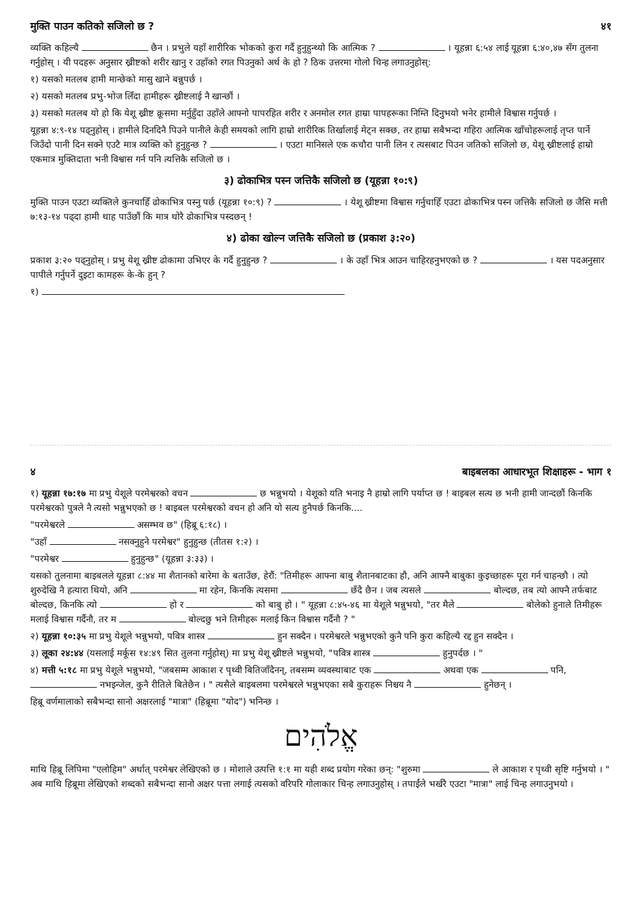मुक्ति पाउन कतिको सजिलो छ ? ४१
व्यक्ति कहिल्यै छैन । प्रभुले यहाँ शारीरिक भोकको कुरा गर्दै हुनुहुन्थ्यो कि आत्मिक ? । यूहन्ना ६:५४ लाई यूहन्ना ६:४०,४७ सँग तुलना गर्नुहोस् । यी पदहरू अनुसार ख्रीष्टको शरीर खानु र उहाँको रगत पिउनुको अर्थ के हो ? ठिक उत्तरमा गोलो चिन्ह लगाउनुहोस्:
१) यसको मतलब हामी मान्छेको मासु खाने बन्नुपर्छ ।
२) यसको मतलब प्रभु-भोज लिँदा हामीहरू ख्रीष्टलाई नै खान्छौं ।
३) यसको मतलब यो हो कि येशू ख्रीष्ट क्रूसमा मर्नुहुँदा उहाँले आफ्नो पापरहित शरीर र अनमोल रगत हाम्रा पापहरूका निम्ति दिनुभयो भनेर हामीले विश्वास गर्नुपर्छ ।
यूहन्ना ४:९-१४ पढ्नुहोस् । हामीले दिनदिनै पिउने पानीले केही समयको लागि हाम्रो शारीरिक तिर्खालाई मेट्न सक्छ, तर हाम्रा सबैभन्दा गहिरा आत्मिक खाँचोहरूलाई तृप्त पार्ने जिउँदो पानी दिन सक्ने एउटै मात्र व्यक्ति को हुनुहुन्छ ? । एउटा मानिसले एक कचौरा पानी लिन र त्यसबाट पिउन जतिको सजिलो छ, येशू ख्रीष्टलाई हाम्रो एकमात्र मुक्तिदाता भनी विश्वास गर्न पनि त्यत्तिकै सजिलो छ ।
३) ढोकाभित्र पस्न जत्तिकै सजिलो छ (यूहन्ना १०:९)
मुक्ति पाउन एउटा व्यक्तिले कुनचाहिँ ढोकाभित्र पस्नु पर्छ (यूहन्ना १०:९) ? । येशू ख्रीष्टमा विश्वास गर्नुचाहिँ एउटा ढोकाभित्र पस्न जत्तिकै सजिलो छ जैसि मत्ती ७:१३-१४ पढ्दा हामी थाह पाउँछौं कि मात्र थोरै ढोकाभित्र पस्दछन् !
४) ढोका खोल्न जत्तिकै सजिलो छ (प्रकाश ३:२०)
प्रकाश ३:२० पढ्नुहोस् । प्रभु येशू ख्रीष्ट ढोकामा उभिएर के गर्दै हुनुहुन्छ ? । के उहाँ भित्र आउन चाहिरहनुभएको छ ? । यस पदअनुसार पापीले गर्नुपर्ने दुइटा कामहरू के-के हुन् ?
१)
४ बाइबलका आधारभूत शिक्षाहरू - भाग १
१) यूहन्ना १७:१७ मा प्रभु येशूले परमेश्वरको वचन छ भन्नुभयो । येशूको यति भनाइ नै हाम्रो लागि पर्याप्त छ ! बाइबल सत्य छ भनी हामी जान्दछौं किनकि परमेश्वरको पुत्रले नै त्यसो भन्नुभएको छ ! बाइबल परमेश्वरको वचन हो अनि यो सत्य हुनैपर्छ किनकि....
"परमेश्वरले असम्भव छ" (हिब्रू ६:१८) ।
"उहाँ नसक्नुहुने परमेश्वर" हुनुहुन्छ (तीतस १:२) ।
"परमेश्वर हुनुहुन्छ" (यूहन्ना ३:३३) ।
यसको तुलनामा बाइबलले यूहन्ना ८:४४ मा शैतानको बारेमा के बताउँछ, हेरौं: "तिमीहरू आफ्ना बाबु शैतानबाटका हौ, अनि आफ्नै बाबुका कुइच्छाहरू पूरा गर्न चाहन्छौ । त्यो शुरुदेखि नै हत्यारा थियो, अनि मा रहेन, किनकि त्यसमा छँदै छैन । जब त्यसले बोल्दछ, तब त्यो आफ्नै तर्फबाट बोल्दछ, किनकि त्यो हो र को बाबु हो । " यूहन्ना ८:४५-४६ मा येशूले भन्नुभयो, "तर मैले बोलेको हुनाले तिमीहरू मलाई विश्वास गर्दैनौ, तर म बोल्दछु भने तिमीहरू मलाई किन विश्वास गर्दैनौ ? "
२) यूहन्ना १०:३५ मा प्रभु येशूले भन्नुभयो, पवित्र शास्त्र हुन सक्दैन । परमेश्वरले भन्नुभएको कुनै पनि कुरा कहिल्यै रद्द हुन सक्दैन ।
३) लूका २४:४४ (यसलाई मर्कूस १४:४९ सित तुलना गर्नुहोस्) मा प्रभु येशू ख्रीष्टले भन्नुभयो, "पवित्र शास्त्र हुनुपर्दछ । "
४) मत्ती ५:१८ मा प्रभु येशूले भन्नुभयो, "जबसम्म आकाश र पृथ्वी बितिजाँदैनन्, तबसम्म व्यवस्थाबाट एक अथवा एक पनि, नभइन्जेल, कुनै रीतिले बितेछैन । " त्यसैले बाइबलमा परमेश्वरले भन्नुभएका सबै कुराहरू निश्चय नै हुनेछन् ।
हिब्रू वर्णमालाको सबैभन्दा सानो अक्षरलाई "मात्रा" (हिब्रूमा "योद") भनिन्छ ।
אֱלֹהִים
माथि हिब्रू लिपिमा "एलोहिम" अर्थात् परमेश्वर लेखिएको छ । मोशाले उत्पत्ति १:१ मा यही शब्द प्रयोग गरेका छन्: "शुरुमा ले आकाश र पृथ्वी सृष्टि गर्नुभयो । " अब माथि हिब्रूमा लेखिएको शब्दको सबैभन्दा सानो अक्षर पत्ता लगाई त्यसको वरिपरि गोलाकार चिन्ह लगाउनुहोस् । तपाईंले भर्खरै एउटा "मात्रा" लाई चिन्ह लगाउनुभयो ।